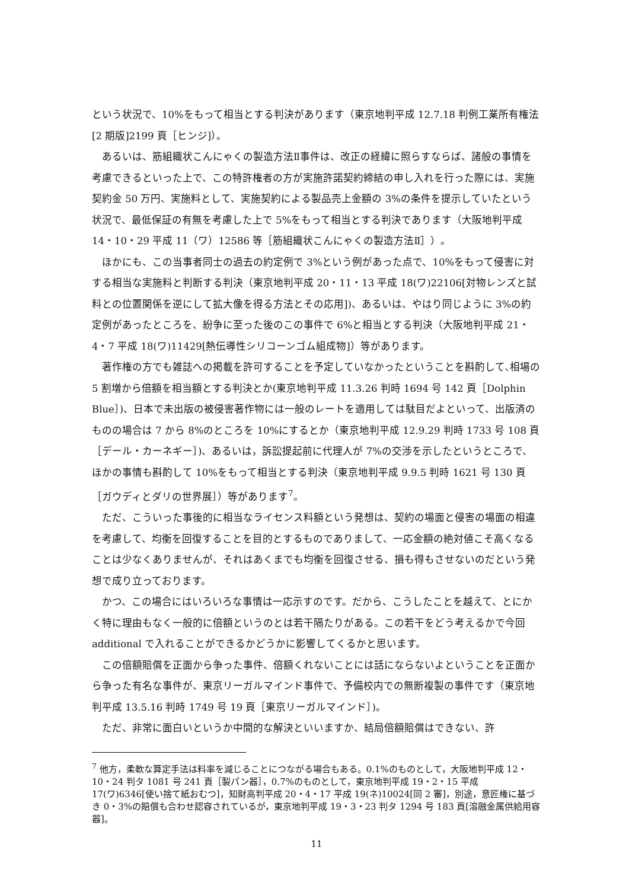という状況で、10%をもって相当とする判決があります（東京地判平成 12.7.18 判例工業所有権法[2 期版]2199 頁［ヒンジ]）。
あるいは、筋組織状こんにゃくの製造方法Ⅱ事件は、改正の経緯に照らすならば、諸般の事情を考慮できるといった上で、この特許権者の方が実施許諾契約締結の申し入れを行った際には、実施契約金 50 万円、実施料として、実施契約による製品売上金額の 3%の条件を提示していたという状況で、最低保証の有無を考慮した上で 5%をもって相当とする判決であります（大阪地判平成 14・10・29 平成 11（ワ）12586 等［筋組織状こんにゃくの製造方法Ⅱ］）。
ほかにも、この当事者同士の過去の約定例で 3%という例があった点で、10%をもって侵害に対する相当な実施料と判断する判決（東京地判平成 20・11・13 平成 18(ワ)22106[対物レンズと試料との位置関係を逆にして拡大像を得る方法とその応用])、あるいは、やはり同じように 3%の約定例があったところを、紛争に至った後のこの事件で 6%と相当とする判決（大阪地判平成 21・4・7 平成 18(ワ)11429[熱伝導性シリコーンゴム組成物]）等があります。
著作権の方でも雑誌への掲載を許可することを予定していなかったということを斟酌して､相場の 5 割増から倍額を相当額とする判決とか(東京地判平成 11.3.26 判時 1694 号 142 頁［Dolphin Blue］)、日本で未出版の被侵害著作物には一般のレートを適用しては駄目だよといって、出版済のものの場合は 7 から 8%のところを 10%にするとか（東京地判平成 12.9.29 判時 1733 号 108 頁［デール・カーネギー］)、あるいは，訴訟提起前に代理人が 7%の交渉を示したというところで、ほかの事情も斟酌して 10%をもって相当とする判決（東京地判平成 9.9.5 判時 1621 号 130 頁［ガウディとダリの世界展］）等があります<sup>7</sup>。
ただ、こういった事後的に相当なライセンス料額という発想は、契約の場面と侵害の場面の相違を考慮して、均衡を回復することを目的とするものでありまして、一応金額の絶対値こそ高くなることは少なくありませんが、それはあくまでも均衡を回復させる、損も得もさせないのだという発想で成り立っております。
かつ、この場合にはいろいろな事情は一応示すのです。だから、こうしたことを越えて、とにかく特に理由もなく一般的に倍額というのとは若干隔たりがある。この若干をどう考えるかで今回 additional で入れることができるかどうかに影響してくるかと思います。
この倍額賠償を正面から争った事件、倍額くれないことには話にならないよということを正面から争った有名な事件が、東京リーガルマインド事件で、予備校内での無断複製の事件です（東京地判平成 13.5.16 判時 1749 号 19 頁［東京リーガルマインド］)。
ただ、非常に面白いというか中間的な解決といいますか、結局倍額賠償はできない、許
<sup>7</sup> 他方，柔軟な算定手法は料率を減じることにつながる場合もある。0.1%のものとして，大阪地判平成 12・10・24 判タ 1081 号 241 頁［製パン器］，0.7%のものとして，東京地判平成 19・2・15 平成 17(ワ)6346[使い捨て紙おむつ]，知財高判平成 20・4・17 平成 19(ネ)10024[同 2 審]，別途，意匠権に基づき 0・3%の賠償も合わせ認容されているが，東京地判平成 19・3・23 判タ 1294 号 183 頁[溶融金属供給用容器]。
11